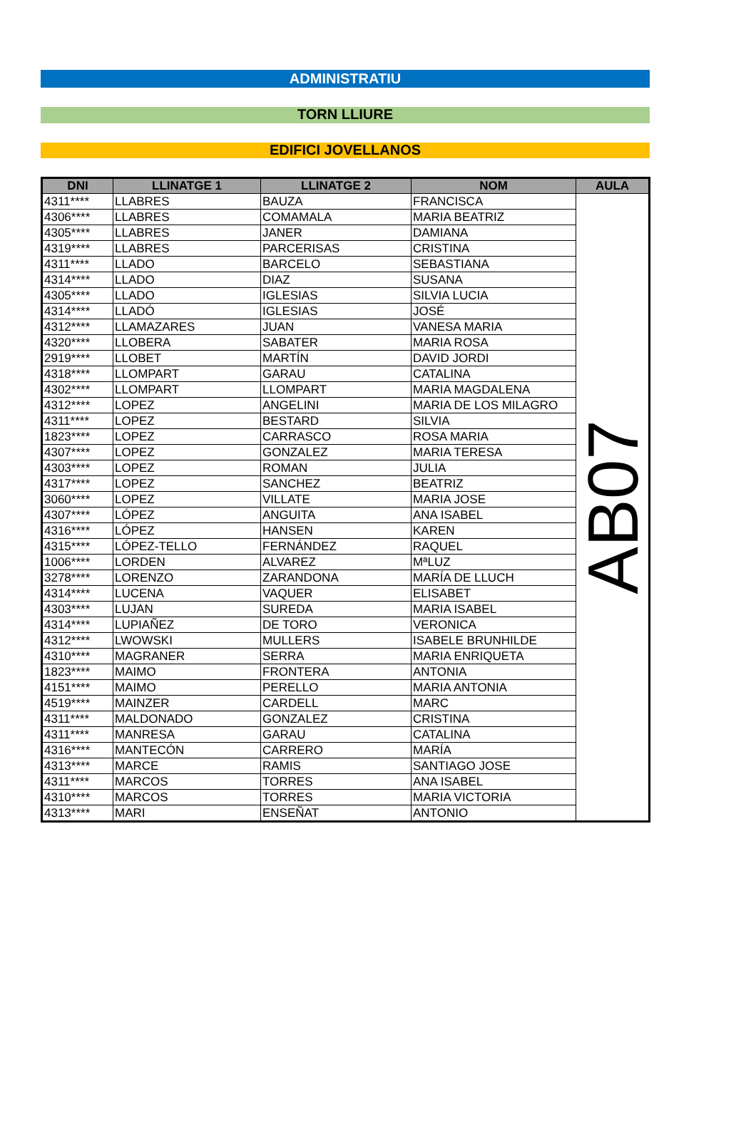ADMINISTRATIU
TORN LLIURE
EDIFICI JOVELLANOS
| DNI | LLINATGE 1 | LLINATGE 2 | NOM | AULA |
| --- | --- | --- | --- | --- |
| 4311**** | LLABRES | BAUZA | FRANCISCA | AB07 |
| 4306**** | LLABRES | COMAMALA | MARIA BEATRIZ | |
| 4305**** | LLABRES | JANER | DAMIANA | |
| 4319**** | LLABRES | PARCERISAS | CRISTINA | |
| 4311**** | LLADO | BARCELO | SEBASTIANA | |
| 4314**** | LLADO | DIAZ | SUSANA | |
| 4305**** | LLADO | IGLESIAS | SILVIA LUCIA | |
| 4314**** | LLADÓ | IGLESIAS | JOSÉ | |
| 4312**** | LLAMAZARES | JUAN | VANESA MARIA | |
| 4320**** | LLOBERA | SABATER | MARIA ROSA | |
| 2919**** | LLOBET | MARTÍN | DAVID JORDI | |
| 4318**** | LLOMPART | GARAU | CATALINA | |
| 4302**** | LLOMPART | LLOMPART | MARIA MAGDALENA | |
| 4312**** | LOPEZ | ANGELINI | MARIA DE LOS MILAGRO | |
| 4311**** | LOPEZ | BESTARD | SILVIA | |
| 1823**** | LOPEZ | CARRASCO | ROSA MARIA | |
| 4307**** | LOPEZ | GONZALEZ | MARIA TERESA | |
| 4303**** | LOPEZ | ROMAN | JULIA | |
| 4317**** | LOPEZ | SANCHEZ | BEATRIZ | |
| 3060**** | LOPEZ | VILLATE | MARIA JOSE | |
| 4307**** | LÓPEZ | ANGUITA | ANA ISABEL | |
| 4316**** | LÓPEZ | HANSEN | KAREN | |
| 4315**** | LÓPEZ-TELLO | FERNÁNDEZ | RAQUEL | |
| 1006**** | LORDEN | ALVAREZ | MªLUZ | |
| 3278**** | LORENZO | ZARANDONA | MARÍA DE LLUCH | |
| 4314**** | LUCENA | VAQUER | ELISABET | |
| 4303**** | LUJAN | SUREDA | MARIA ISABEL | |
| 4314**** | LUPIAÑEZ | DE TORO | VERONICA | |
| 4312**** | LWOWSKI | MULLERS | ISABELE BRUNHILDE | |
| 4310**** | MAGRANER | SERRA | MARIA ENRIQUETA | |
| 1823**** | MAIMO | FRONTERA | ANTONIA | |
| 4151**** | MAIMO | PERELLO | MARIA ANTONIA | |
| 4519**** | MAINZER | CARDELL | MARC | |
| 4311**** | MALDONADO | GONZALEZ | CRISTINA | |
| 4311**** | MANRESA | GARAU | CATALINA | |
| 4316**** | MANTECÓN | CARRERO | MARÍA | |
| 4313**** | MARCE | RAMIS | SANTIAGO JOSE | |
| 4311**** | MARCOS | TORRES | ANA ISABEL | |
| 4310**** | MARCOS | TORRES | MARIA VICTORIA | |
| 4313**** | MARI | ENSEÑAT | ANTONIO | |